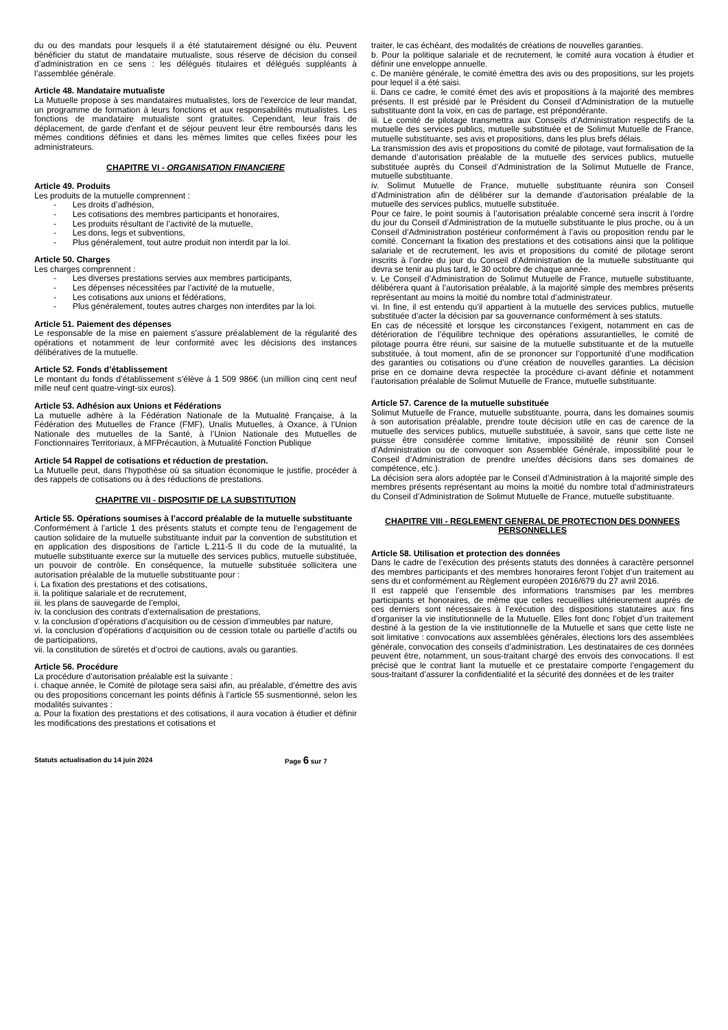du ou des mandats pour lesquels il a été statutairement désigné ou élu. Peuvent bénéficier du statut de mandataire mutualiste, sous réserve de décision du conseil d’administration en ce sens : les délégués titulaires et délégués suppléants à l’assemblée générale.
Article 48. Mandataire mutualiste
La Mutuelle propose à ses mandataires mutualistes, lors de l’exercice de leur mandat, un programme de formation à leurs fonctions et aux responsabilités mutualistes. Les fonctions de mandataire mutualiste sont gratuites. Cependant, leur frais de déplacement, de garde d'enfant et de séjour peuvent leur être remboursés dans les mêmes conditions définies et dans les mêmes limites que celles fixées pour les administrateurs.
CHAPITRE VI - ORGANISATION FINANCIERE
Article 49. Produits
Les produits de la mutuelle comprennent :
- Les droits d’adhésion,
- Les cotisations des membres participants et honoraires,
- Les produits résultant de l’activité de la mutuelle,
- Les dons, legs et subventions,
- Plus généralement, tout autre produit non interdit par la loi.
Article 50. Charges
Les charges comprennent :
- Les diverses prestations servies aux membres participants,
- Les dépenses nécessitées par l’activité de la mutuelle,
- Les cotisations aux unions et fédérations,
- Plus généralement, toutes autres charges non interdites par la loi.
Article 51. Paiement des dépenses
Le responsable de la mise en paiement s’assure préalablement de la régularité des opérations et notamment de leur conformité avec les décisions des instances délibératives de la mutuelle.
Article 52. Fonds d’établissement
Le montant du fonds d’établissement s’élève à 1 509 986€ (un million cinq cent neuf mille neuf cent quatre-vingt-six euros).
Article 53. Adhésion aux Unions et Fédérations
La mutuelle adhère à la Fédération Nationale de la Mutualité Française, à la Fédération des Mutuelles de France (FMF), Unalis Mutuelles, à Oxance, à l’Union Nationale des mutuelles de la Santé, à l’Union Nationale des Mutuelles de Fonctionnaires Territoriaux, à MFPrécaution, à Mutualité Fonction Publique
Article 54 Rappel de cotisations et réduction de prestation.
La Mutuelle peut, dans l’hypothèse où sa situation économique le justifie, procéder à des rappels de cotisations ou à des réductions de prestations.
CHAPITRE VII - DISPOSITIF DE LA SUBSTITUTION
Article 55. Opérations soumises à l’accord préalable de la mutuelle substituante
Conformément à l’article 1 des présents statuts et compte tenu de l’engagement de caution solidaire de la mutuelle substituante induit par la convention de substitution et en application des dispositions de l’article L.211-5 II du code de la mutualité, la mutuelle substituante exerce sur la mutuelle des services publics, mutuelle substituée, un pouvoir de contrôle. En conséquence, la mutuelle substituée sollicitera une autorisation préalable de la mutuelle substituante pour :
i. La fixation des prestations et des cotisations,
ii. la politique salariale et de recrutement,
iii. les plans de sauvegarde de l’emploi,
iv. la conclusion des contrats d’externalisation de prestations,
v. la conclusion d’opérations d’acquisition ou de cession d’immeubles par nature,
vi. la conclusion d’opérations d’acquisition ou de cession totale ou partielle d’actifs ou de participations,
vii. la constitution de sûretés et d’octroi de cautions, avals ou garanties.
Article 56. Procédure
La procédure d’autorisation préalable est la suivante :
i. chaque année, le Comité de pilotage sera saisi afin, au préalable, d’émettre des avis ou des propositions concernant les points définis à l’article 55 susmentionné, selon les modalités suivantes :
a. Pour la fixation des prestations et des cotisations, il aura vocation à étudier et définir les modifications des prestations et cotisations et
traiter, le cas échéant, des modalités de créations de nouvelles garanties.
b. Pour la politique salariale et de recrutement, le comité aura vocation à étudier et définir une enveloppe annuelle.
c. De manière générale, le comité émettra des avis ou des propositions, sur les projets pour lequel il a été saisi.
ii. Dans ce cadre, le comité émet des avis et propositions à la majorité des membres présents. Il est présidé par le Président du Conseil d’Administration de la mutuelle substituante dont la voix, en cas de partage, est prépondérante.
iii. Le comité de pilotage transmettra aux Conseils d’Administration respectifs de la mutuelle des services publics, mutuelle substituée et de Solimut Mutuelle de France, mutuelle substituante, ses avis et propositions, dans les plus brefs délais.
La transmission des avis et propositions du comité de pilotage, vaut formalisation de la demande d’autorisation préalable de la mutuelle des services publics, mutuelle substituée auprès du Conseil d’Administration de la Solimut Mutuelle de France, mutuelle substituante.
iv. Solimut Mutuelle de France, mutuelle substituante réunira son Conseil d’Administration afin de délibérer sur la demande d’autorisation préalable de la mutuelle des services publics, mutuelle substituée.
Pour ce faire, le point soumis à l’autorisation préalable concerné sera inscrit à l’ordre du jour du Conseil d’Administration de la mutuelle substituante le plus proche, ou à un Conseil d’Administration postérieur conformément à l’avis ou proposition rendu par le comité. Concernant la fixation des prestations et des cotisations ainsi que la politique salariale et de recrutement, les avis et propositions du comité de pilotage seront inscrits à l’ordre du jour du Conseil d’Administration de la mutuelle substituante qui devra se tenir au plus tard, le 30 octobre de chaque année.
v. Le Conseil d’Administration de Solimut Mutuelle de France, mutuelle substituante, délibérera quant à l’autorisation préalable, à la majorité simple des membres présents représentant au moins la moitié du nombre total d’administrateur.
vi. In fine, il est entendu qu’il appartient à la mutuelle des services publics, mutuelle substituée d’acter la décision par sa gouvernance conformément à ses statuts.
En cas de nécessité et lorsque les circonstances l’exigent, notamment en cas de détérioration de l’équilibre technique des opérations assurantielles, le comité de pilotage pourra être réuni, sur saisine de la mutuelle substituante et de la mutuelle substituée, à tout moment, afin de se prononcer sur l’opportunité d’une modification des garanties ou cotisations ou d’une création de nouvelles garanties. La décision prise en ce domaine devra respectée la procédure ci-avant définie et notamment l’autorisation préalable de Solimut Mutuelle de France, mutuelle substituante.
Article 57. Carence de la mutuelle substituée
Solimut Mutuelle de France, mutuelle substituante, pourra, dans les domaines soumis à son autorisation préalable, prendre toute décision utile en cas de carence de la mutuelle des services publics, mutuelle substituée, à savoir, sans que cette liste ne puisse être considérée comme limitative, impossibilité de réunir son Conseil d’Administration ou de convoquer son Assemblée Générale, impossibilité pour le Conseil d’Administration de prendre une/des décisions dans ses domaines de compétence, etc.).
La décision sera alors adoptée par le Conseil d’Administration à la majorité simple des membres présents représentant au moins la moitié du nombre total d’administrateurs du Conseil d’Administration de Solimut Mutuelle de France, mutuelle substituante.
CHAPITRE VIII - REGLEMENT GENERAL DE PROTECTION DES DONNEES PERSONNELLES
Article 58. Utilisation et protection des données
Dans le cadre de l’exécution des présents statuts des données à caractère personnel des membres participants et des membres honoraires feront l’objet d’un traitement au sens du et conformément au Règlement européen 2016/679 du 27 avril 2016.
Il est rappelé que l’ensemble des informations transmises par les membres participants et honoraires, de même que celles recueillies ultérieurement auprès de ces derniers sont nécessaires à l’exécution des dispositions statutaires aux fins d’organiser la vie institutionnelle de la Mutuelle. Elles font donc l’objet d’un traitement destiné à la gestion de la vie institutionnelle de la Mutuelle et sans que cette liste ne soit limitative : convocations aux assemblées générales, élections lors des assemblées générale, convocation des conseils d’administration. Les destinataires de ces données peuvent être, notamment, un sous-traitant chargé des envois des convocations. Il est précisé que le contrat liant la mutuelle et ce prestataire comporte l’engagement du sous-traitant d’assurer la confidentialité et la sécurité des données et de les traiter
Statuts actualisation du 14 juin 2024 Page 6 sur 7